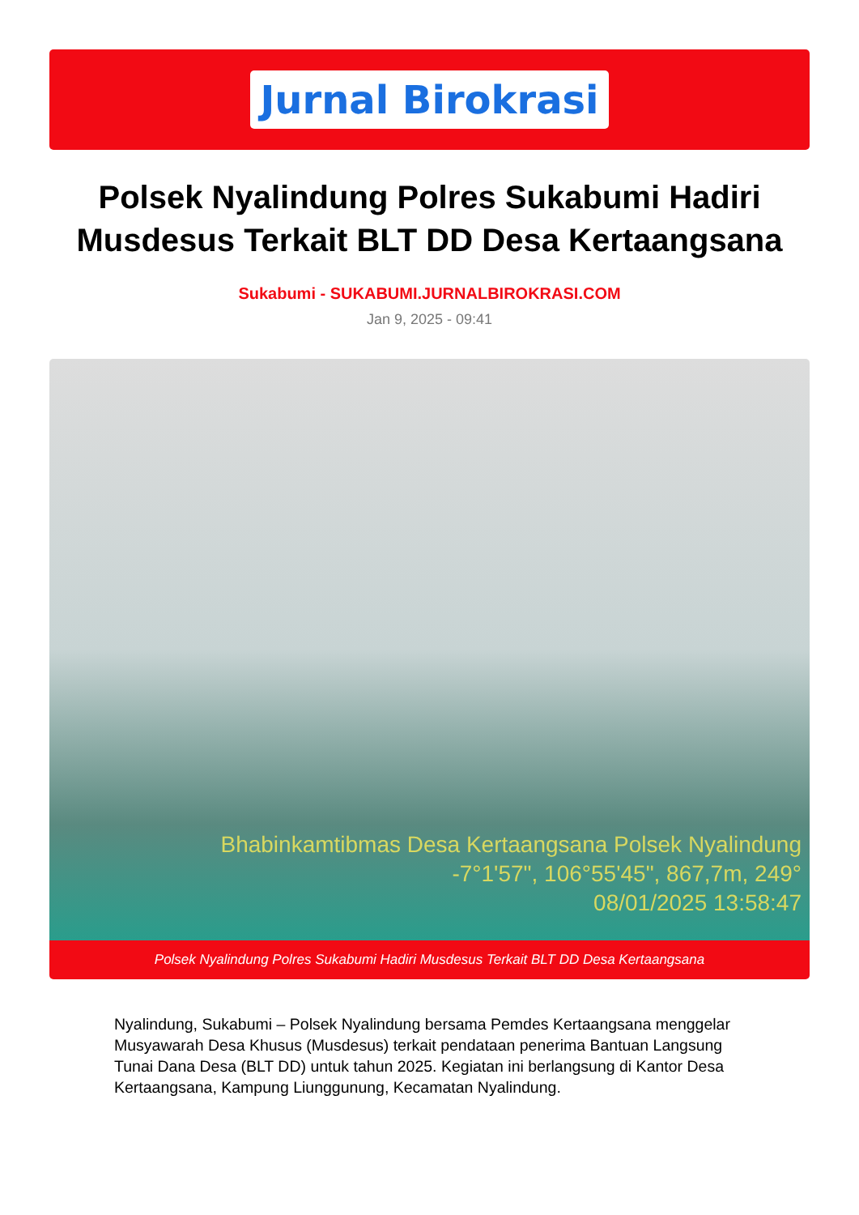Jurnal Birokrasi
Polsek Nyalindung Polres Sukabumi Hadiri Musdesus Terkait BLT DD Desa Kertaangsana
Sukabumi - SUKABUMI.JURNALBIROKRASI.COM
Jan 9, 2025 - 09:41
Bhabinkamtibmas Desa Kertaangsana Polsek Nyalindung
-7°1'57", 106°55'45", 867,7m, 249°
08/01/2025 13:58:47
Polsek Nyalindung Polres Sukabumi Hadiri Musdesus Terkait BLT DD Desa Kertaangsana
Nyalindung, Sukabumi – Polsek Nyalindung bersama Pemdes Kertaangsana menggelar Musyawarah Desa Khusus (Musdesus) terkait pendataan penerima Bantuan Langsung Tunai Dana Desa (BLT DD) untuk tahun 2025. Kegiatan ini berlangsung di Kantor Desa Kertaangsana, Kampung Liunggunung, Kecamatan Nyalindung.